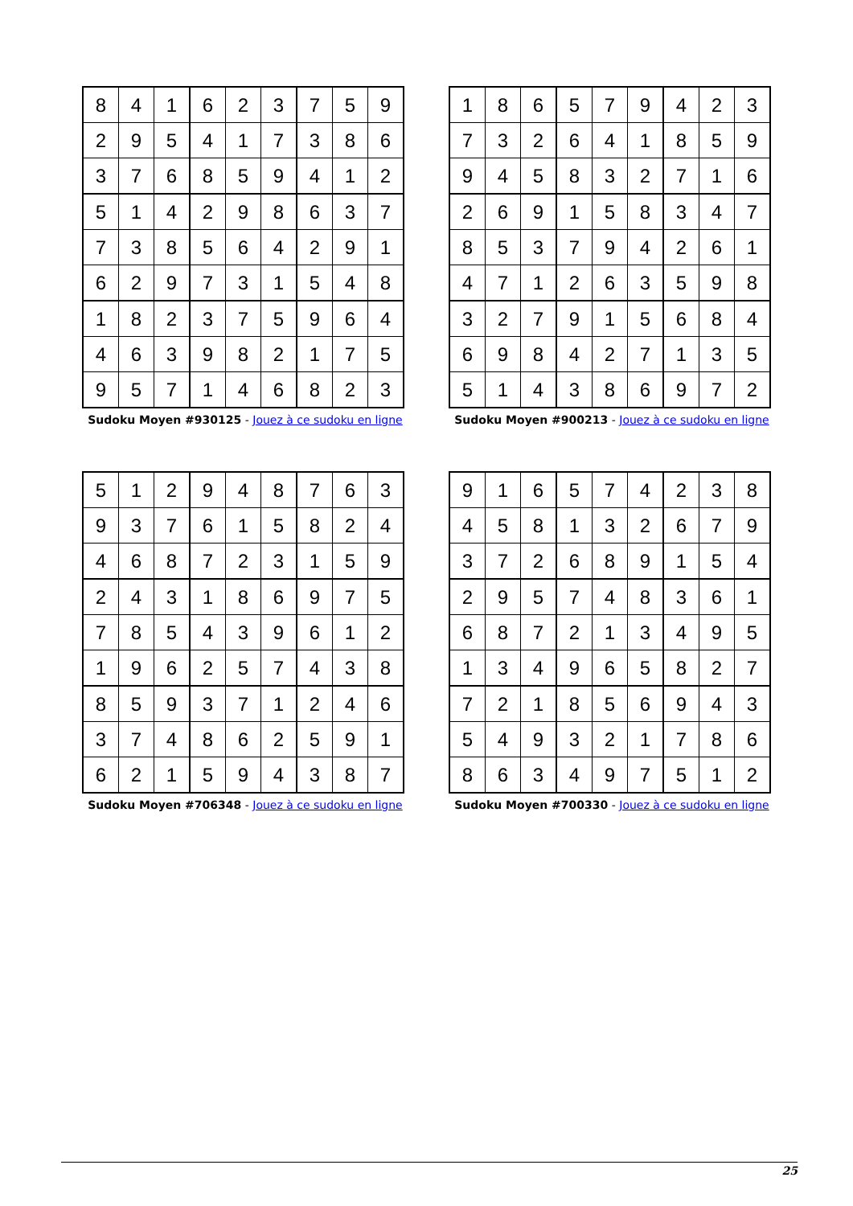| 8 | 4 | 1 | 6 | 2 | 3 | 7 | 5 | 9 |
| 2 | 9 | 5 | 4 | 1 | 7 | 3 | 8 | 6 |
| 3 | 7 | 6 | 8 | 5 | 9 | 4 | 1 | 2 |
| 5 | 1 | 4 | 2 | 9 | 8 | 6 | 3 | 7 |
| 7 | 3 | 8 | 5 | 6 | 4 | 2 | 9 | 1 |
| 6 | 2 | 9 | 7 | 3 | 1 | 5 | 4 | 8 |
| 1 | 8 | 2 | 3 | 7 | 5 | 9 | 6 | 4 |
| 4 | 6 | 3 | 9 | 8 | 2 | 1 | 7 | 5 |
| 9 | 5 | 7 | 1 | 4 | 6 | 8 | 2 | 3 |
Sudoku Moyen #930125 - Jouez à ce sudoku en ligne
| 1 | 8 | 6 | 5 | 7 | 9 | 4 | 2 | 3 |
| 7 | 3 | 2 | 6 | 4 | 1 | 8 | 5 | 9 |
| 9 | 4 | 5 | 8 | 3 | 2 | 7 | 1 | 6 |
| 2 | 6 | 9 | 1 | 5 | 8 | 3 | 4 | 7 |
| 8 | 5 | 3 | 7 | 9 | 4 | 2 | 6 | 1 |
| 4 | 7 | 1 | 2 | 6 | 3 | 5 | 9 | 8 |
| 3 | 2 | 7 | 9 | 1 | 5 | 6 | 8 | 4 |
| 6 | 9 | 8 | 4 | 2 | 7 | 1 | 3 | 5 |
| 5 | 1 | 4 | 3 | 8 | 6 | 9 | 7 | 2 |
Sudoku Moyen #900213 - Jouez à ce sudoku en ligne
| 5 | 1 | 2 | 9 | 4 | 8 | 7 | 6 | 3 |
| 9 | 3 | 7 | 6 | 1 | 5 | 8 | 2 | 4 |
| 4 | 6 | 8 | 7 | 2 | 3 | 1 | 5 | 9 |
| 2 | 4 | 3 | 1 | 8 | 6 | 9 | 7 | 5 |
| 7 | 8 | 5 | 4 | 3 | 9 | 6 | 1 | 2 |
| 1 | 9 | 6 | 2 | 5 | 7 | 4 | 3 | 8 |
| 8 | 5 | 9 | 3 | 7 | 1 | 2 | 4 | 6 |
| 3 | 7 | 4 | 8 | 6 | 2 | 5 | 9 | 1 |
| 6 | 2 | 1 | 5 | 9 | 4 | 3 | 8 | 7 |
Sudoku Moyen #706348 - Jouez à ce sudoku en ligne
| 9 | 1 | 6 | 5 | 7 | 4 | 2 | 3 | 8 |
| 4 | 5 | 8 | 1 | 3 | 2 | 6 | 7 | 9 |
| 3 | 7 | 2 | 6 | 8 | 9 | 1 | 5 | 4 |
| 2 | 9 | 5 | 7 | 4 | 8 | 3 | 6 | 1 |
| 6 | 8 | 7 | 2 | 1 | 3 | 4 | 9 | 5 |
| 1 | 3 | 4 | 9 | 6 | 5 | 8 | 2 | 7 |
| 7 | 2 | 1 | 8 | 5 | 6 | 9 | 4 | 3 |
| 5 | 4 | 9 | 3 | 2 | 1 | 7 | 8 | 6 |
| 8 | 6 | 3 | 4 | 9 | 7 | 5 | 1 | 2 |
Sudoku Moyen #700330 - Jouez à ce sudoku en ligne
25